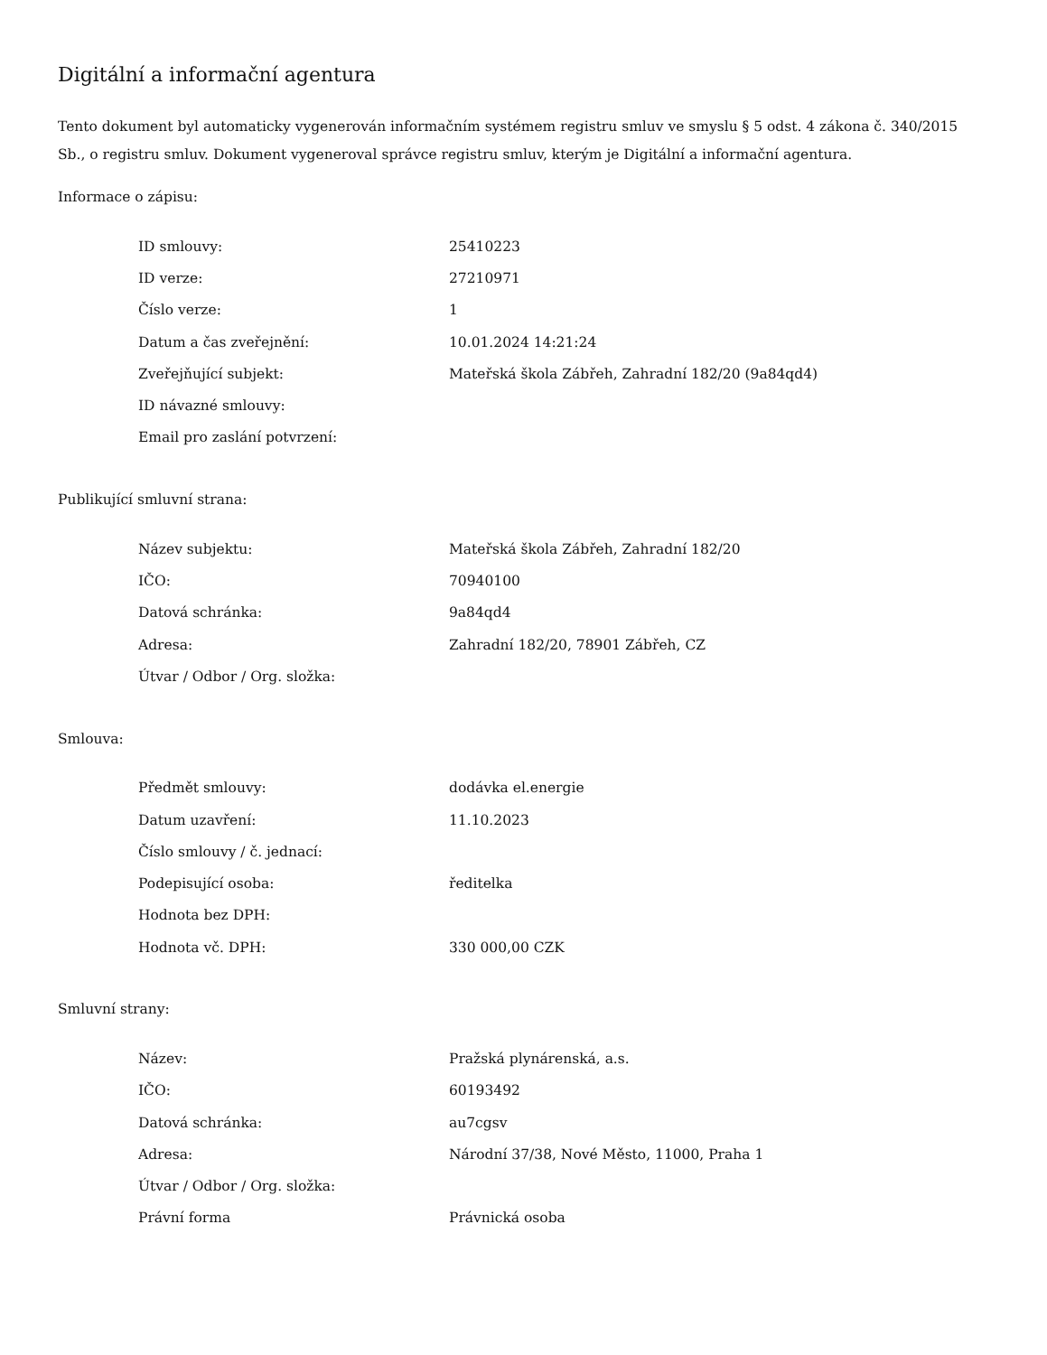Digitální a informační agentura
Tento dokument byl automaticky vygenerován informačním systémem registru smluv ve smyslu § 5 odst. 4 zákona č. 340/2015 Sb., o registru smluv. Dokument vygeneroval správce registru smluv, kterým je Digitální a informační agentura.
Informace o zápisu:
| ID smlouvy: | 25410223 |
| ID verze: | 27210971 |
| Číslo verze: | 1 |
| Datum a čas zveřejnění: | 10.01.2024 14:21:24 |
| Zveřejňující subjekt: | Mateřská škola Zábřeh, Zahradní 182/20 (9a84qd4) |
| ID návazné smlouvy: | |
| Email pro zaslání potvrzení: | |
Publikující smluvní strana:
| Název subjektu: | Mateřská škola Zábřeh, Zahradní 182/20 |
| IČO: | 70940100 |
| Datová schránka: | 9a84qd4 |
| Adresa: | Zahradní 182/20, 78901 Zábřeh, CZ |
| Útvar / Odbor / Org. složka: | |
Smlouva:
| Předmět smlouvy: | dodávka el.energie |
| Datum uzavření: | 11.10.2023 |
| Číslo smlouvy / č. jednací: | |
| Podepisující osoba: | ředitelka |
| Hodnota bez DPH: | |
| Hodnota vč. DPH: | 330 000,00 CZK |
Smluvní strany:
| Název: | Pražská plynárenská, a.s. |
| IČO: | 60193492 |
| Datová schránka: | au7cgsv |
| Adresa: | Národní 37/38, Nové Město, 11000, Praha 1 |
| Útvar / Odbor / Org. složka: | |
| Právní forma | Právnická osoba |